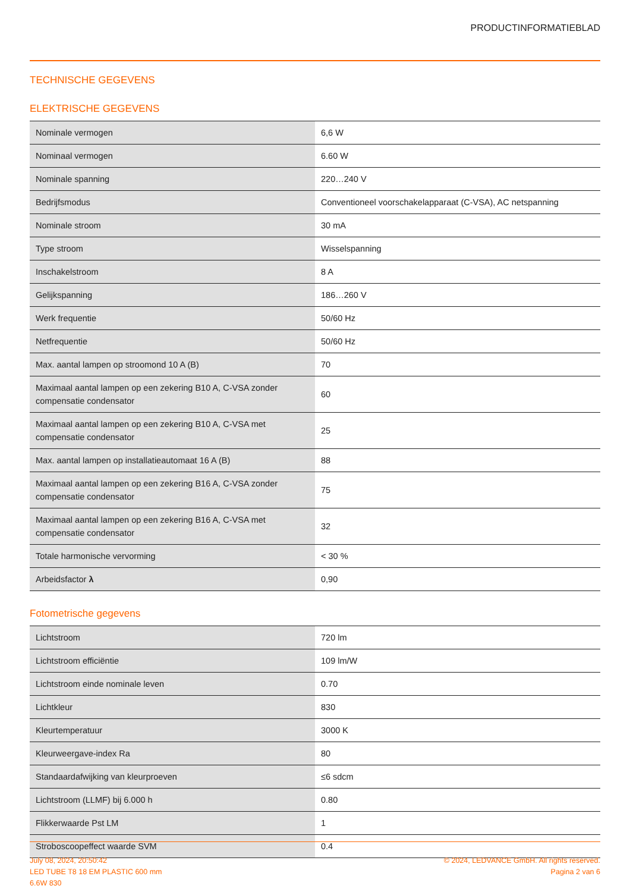PRODUCTINFORMATIEBLAD
TECHNISCHE GEGEVENS
ELEKTRISCHE GEGEVENS
| Nominale vermogen | 6,6 W |
| Nominaal vermogen | 6.60 W |
| Nominale spanning | 220…240 V |
| Bedrijfsmodus | Conventioneel voorschakelapparaat (C-VSA), AC netspanning |
| Nominale stroom | 30 mA |
| Type stroom | Wisselspanning |
| Inschakelstroom | 8 A |
| Gelijkspanning | 186…260 V |
| Werk frequentie | 50/60 Hz |
| Netfrequentie | 50/60 Hz |
| Max. aantal lampen op stroomond 10 A (B) | 70 |
| Maximaal aantal lampen op een zekering B10 A, C-VSA zonder compensatie condensator | 60 |
| Maximaal aantal lampen op een zekering B10 A, C-VSA met compensatie condensator | 25 |
| Max. aantal lampen op installatieautomaat 16 A (B) | 88 |
| Maximaal aantal lampen op een zekering B16 A, C-VSA zonder compensatie condensator | 75 |
| Maximaal aantal lampen op een zekering B16 A, C-VSA met compensatie condensator | 32 |
| Totale harmonische vervorming | < 30 % |
| Arbeidsfactor λ | 0,90 |
Fotometrische gegevens
| Lichtstroom | 720 lm |
| Lichtstroom efficiëntie | 109 lm/W |
| Lichtstroom einde nominale leven | 0.70 |
| Lichtkleur | 830 |
| Kleurtemperatuur | 3000 K |
| Kleurweergave-index Ra | 80 |
| Standaardafwijking van kleurproeven | ≤6 sdcm |
| Lichtstroom (LLMF) bij 6.000 h | 0.80 |
| Flikkerwaarde Pst LM | 1 |
| Stroboscoopeffect waarde SVM | 0.4 |
July 08, 2024, 20:50:42
LED TUBE T8 18 EM PLASTIC 600 mm
6.6W 830
© 2024, LEDVANCE GmbH. All rights reserved.
Pagina 2 van 6